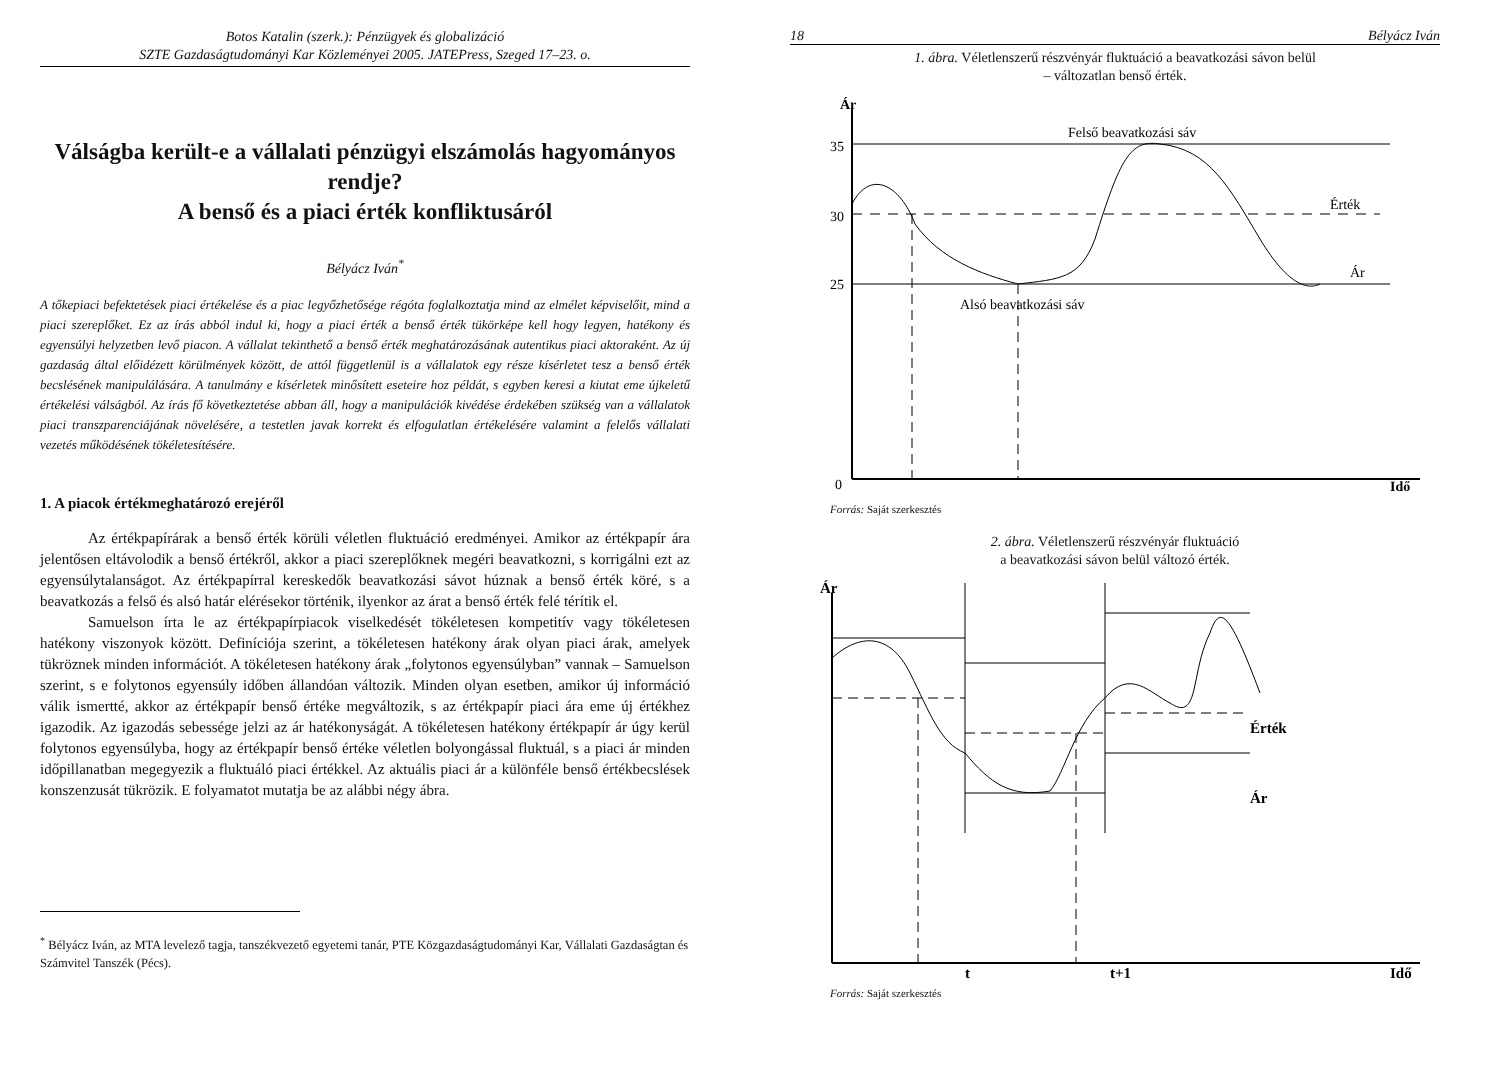Botos Katalin (szerk.): Pénzügyek és globalizáció
SZTE Gazdaságtudományi Kar Közleményei 2005. JATEPress, Szeged 17–23. o.
Válságba került-e a vállalati pénzügyi elszámolás hagyományos rendje?
A benső és a piaci érték konfliktusáról
Bélyácz Iván<sup>*</sup>
A tőkepiaci befektetések piaci értékelése és a piac legyőzhetősége régóta foglalkoztatja mind az elmélet képviselőit, mind a piaci szereplőket. Ez az írás abból indul ki, hogy a piaci érték a benső érték tükörképe kell hogy legyen, hatékony és egyensúlyi helyzetben levő piacon. A vállalat tekinthető a benső érték meghatározásának autentikus piaci aktoraként. Az új gazdaság által előidézett körülmények között, de attól függetlenül is a vállalatok egy része kísérletet tesz a benső érték becslésének manipulálására. A tanulmány e kísérletek minősített eseteire hoz példát, s egyben keresi a kiutat eme újkeletű értékelési válságból. Az írás fő következtetése abban áll, hogy a manipulációk kivédése érdekében szükség van a vállalatok piaci transzparenciájának növelésére, a testetlen javak korrekt és elfogulatlan értékelésére valamint a felelős vállalati vezetés működésének tökéletesítésére.
1. A piacok értékmeghatározó erejéről
Az értékpapírárak a benső érték körüli véletlen fluktuáció eredményei. Amikor az értékpapír ára jelentősen eltávolodik a benső értékről, akkor a piaci szereplőknek megéri beavatkozni, s korrigálni ezt az egyensúlytalanságot. Az értékpapírral kereskedők beavatkozási sávot húznak a benső érték köré, s a beavatkozás a felső és alsó határ elérésekor történik, ilyenkor az árat a benső érték felé térítik el.
Samuelson írta le az értékpapírpiacok viselkedését tökéletesen kompetitív vagy tökéletesen hatékony viszonyok között. Definíciója szerint, a tökéletesen hatékony árak olyan piaci árak, amelyek tükröznek minden információt. A tökéletesen hatékony árak „folytonos egyensúlyban” vannak – Samuelson szerint, s e folytonos egyensúly időben állandóan változik. Minden olyan esetben, amikor új információ válik ismertté, akkor az értékpapír benső értéke megváltozik, s az értékpapír piaci ára eme új értékhez igazodik. Az igazodás sebessége jelzi az ár hatékonyságát. A tökéletesen hatékony értékpapír ár úgy kerül folytonos egyensúlyba, hogy az értékpapír benső értéke véletlen bolyongással fluktuál, s a piaci ár minden időpillanatban megegyezik a fluktuáló piaci értékkel. Az aktuális piaci ár a különféle benső értékbecslések konszenzusát tükrözik. E folyamatot mutatja be az alábbi négy ábra.
<sup>*</sup> Bélyácz Iván, az MTA levelező tagja, tanszékvezető egyetemi tanár, PTE Közgazdaságtudományi Kar, Vállalati Gazdaságtan és Számvitel Tanszék (Pécs).
18 Bélyácz Iván
1. ábra. Véletlenszerű részvényár fluktuáció a beavatkozási sávon belül
– változatlan benső érték.
Ár
35
30
25
0
Felső beavatkozási sáv
Érték
Ár
Alsó beavatkozási sáv
Idő
Forrás: Saját szerkesztés
2. ábra. Véletlenszerű részvényár fluktuáció
a beavatkozási sávon belül változó érték.
Ár
Érték
Ár
t
t+1
Idő
Forrás: Saját szerkesztés